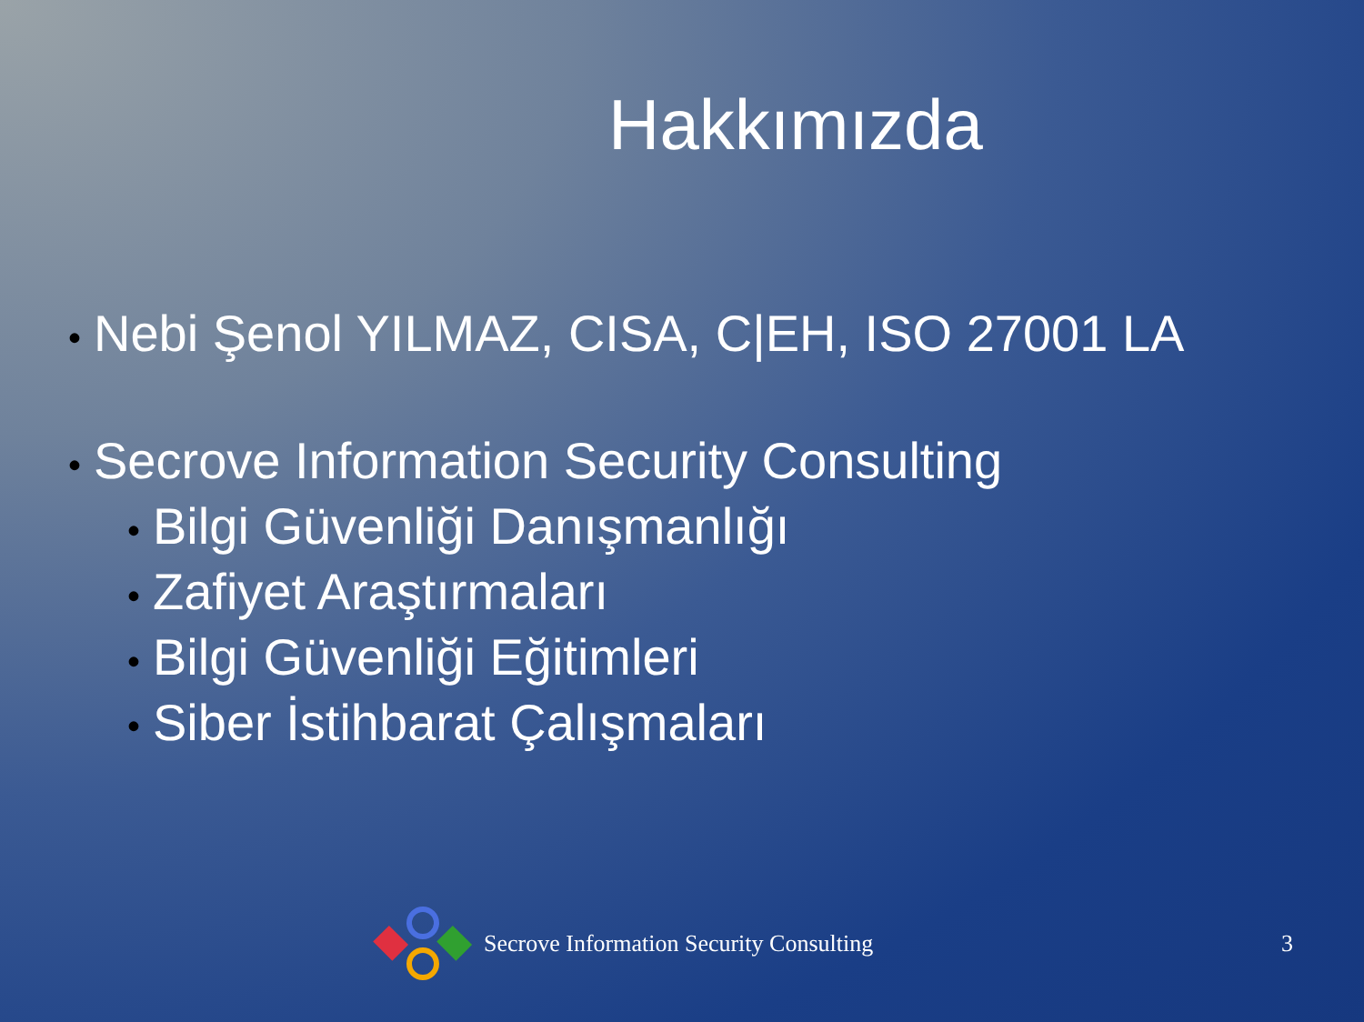Hakkımızda
• Nebi Şenol YILMAZ, CISA, C|EH, ISO 27001 LA
• Secrove Information Security Consulting
• Bilgi Güvenliği Danışmanlığı
• Zafiyet Araştırmaları
• Bilgi Güvenliği Eğitimleri
• Siber İstihbarat Çalışmaları
Secrove Information Security Consulting 3